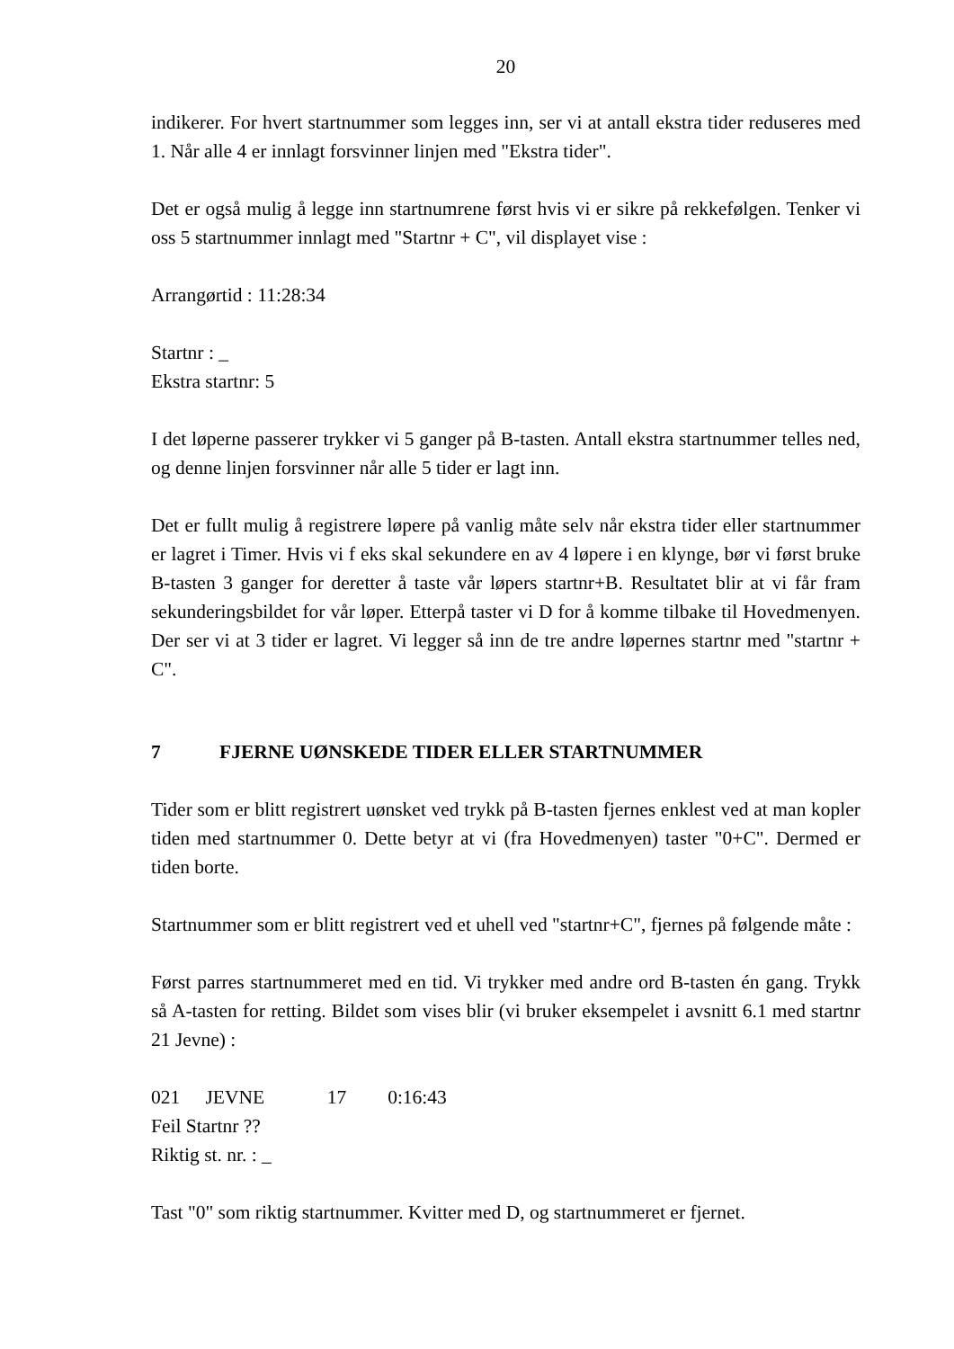20
indikerer. For hvert startnummer som legges inn, ser vi at antall ekstra tider reduseres med 1. Når alle 4 er innlagt forsvinner linjen med "Ekstra tider".
Det er også mulig å legge inn startnumrene først hvis vi er sikre på rekkefølgen. Tenker vi oss 5 startnummer innlagt med "Startnr + C", vil displayet vise :
Arrangørtid : 11:28:34
Startnr : _
Ekstra startnr: 5
I det løperne passerer trykker vi 5 ganger på B-tasten. Antall ekstra startnummer telles ned, og denne linjen forsvinner når alle 5 tider er lagt inn.
Det er fullt mulig å registrere løpere på vanlig måte selv når ekstra tider eller startnummer er lagret i Timer. Hvis vi f eks skal sekundere en av 4 løpere i en klynge, bør vi først bruke B-tasten 3 ganger for deretter å taste vår løpers startnr+B. Resultatet blir at vi får fram sekunderingsbildet for vår løper. Etterpå taster vi D for å komme tilbake til Hovedmenyen. Der ser vi at 3 tider er lagret. Vi legger så inn de tre andre løpernes startnr med "startnr + C".
7 FJERNE UØNSKEDE TIDER ELLER STARTNUMMER
Tider som er blitt registrert uønsket ved trykk på B-tasten fjernes enklest ved at man kopler tiden med startnummer 0. Dette betyr at vi (fra Hovedmenyen) taster "0+C". Dermed er tiden borte.
Startnummer som er blitt registrert ved et uhell ved "startnr+C", fjernes på følgende måte :
Først parres startnummeret med en tid. Vi trykker med andre ord B-tasten én gang. Trykk så A-tasten for retting. Bildet som vises blir (vi bruker eksempelet i avsnitt 6.1 med startnr 21 Jevne) :
021 JEVNE 17 0:16:43
Feil Startnr ??
Riktig st. nr. : _
Tast "0" som riktig startnummer. Kvitter med D, og startnummeret er fjernet.